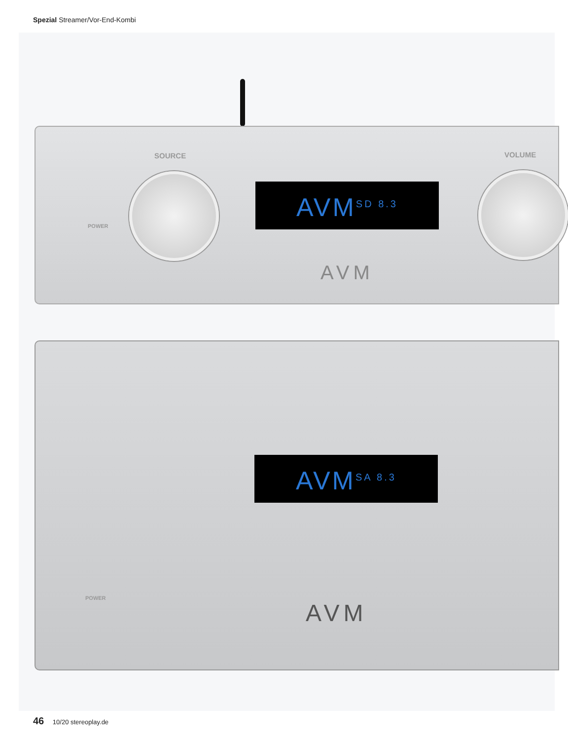Spezial Streamer/Vor-End-Kombi
SOURCE VOLUME
POWER
AVM<sup>SD 8.3</sup>
AVM
AVM<sup>SA 8.3</sup>
POWER
AVM
46 10/20 stereoplay.de